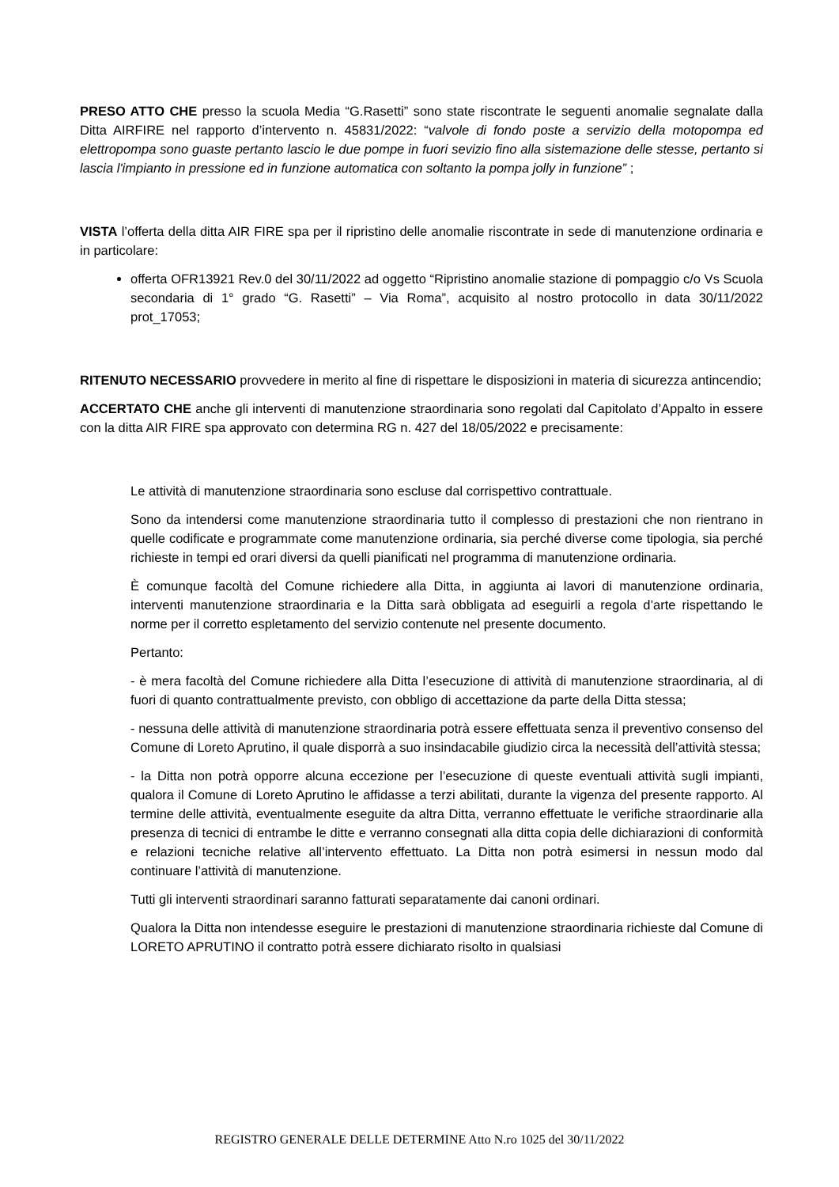PRESO ATTO CHE presso la scuola Media “G.Rasetti” sono state riscontrate le seguenti anomalie segnalate dalla Ditta AIRFIRE nel rapporto d’intervento n. 45831/2022: “valvole di fondo poste a servizio della motopompa ed elettropompa sono guaste pertanto lascio le due pompe in fuori sevizio fino alla sistemazione delle stesse, pertanto si lascia l'impianto in pressione ed in funzione automatica con soltanto la pompa jolly in funzione” ;
VISTA l’offerta della ditta AIR FIRE spa per il ripristino delle anomalie riscontrate in sede di manutenzione ordinaria e in particolare:
offerta OFR13921 Rev.0 del 30/11/2022 ad oggetto “Ripristino anomalie stazione di pompaggio c/o Vs Scuola secondaria di 1° grado “G. Rasetti” – Via Roma”, acquisito al nostro protocollo in data 30/11/2022 prot_17053;
RITENUTO NECESSARIO provvedere in merito al fine di rispettare le disposizioni in materia di sicurezza antincendio;
ACCERTATO CHE anche gli interventi di manutenzione straordinaria sono regolati dal Capitolato d’Appalto in essere con la ditta AIR FIRE spa approvato con determina RG n. 427 del 18/05/2022 e precisamente:
Le attività di manutenzione straordinaria sono escluse dal corrispettivo contrattuale.
Sono da intendersi come manutenzione straordinaria tutto il complesso di prestazioni che non rientrano in quelle codificate e programmate come manutenzione ordinaria, sia perché diverse come tipologia, sia perché richieste in tempi ed orari diversi da quelli pianificati nel programma di manutenzione ordinaria.
È comunque facoltà del Comune richiedere alla Ditta, in aggiunta ai lavori di manutenzione ordinaria, interventi manutenzione straordinaria e la Ditta sarà obbligata ad eseguirli a regola d’arte rispettando le norme per il corretto espletamento del servizio contenute nel presente documento.
Pertanto:
- è mera facoltà del Comune richiedere alla Ditta l’esecuzione di attività di manutenzione straordinaria, al di fuori di quanto contrattualmente previsto, con obbligo di accettazione da parte della Ditta stessa;
- nessuna delle attività di manutenzione straordinaria potrà essere effettuata senza il preventivo consenso del Comune di Loreto Aprutino, il quale disporrà a suo insindacabile giudizio circa la necessità dell’attività stessa;
- la Ditta non potrà opporre alcuna eccezione per l’esecuzione di queste eventuali attività sugli impianti, qualora il Comune di Loreto Aprutino le affidasse a terzi abilitati, durante la vigenza del presente rapporto. Al termine delle attività, eventualmente eseguite da altra Ditta, verranno effettuate le verifiche straordinarie alla presenza di tecnici di entrambe le ditte e verranno consegnati alla ditta copia delle dichiarazioni di conformità e relazioni tecniche relative all’intervento effettuato. La Ditta non potrà esimersi in nessun modo dal continuare l’attività di manutenzione.
Tutti gli interventi straordinari saranno fatturati separatamente dai canoni ordinari.
Qualora la Ditta non intendesse eseguire le prestazioni di manutenzione straordinaria richieste dal Comune di LORETO APRUTINO il contratto potrà essere dichiarato risolto in qualsiasi
REGISTRO GENERALE DELLE DETERMINE Atto N.ro 1025 del 30/11/2022